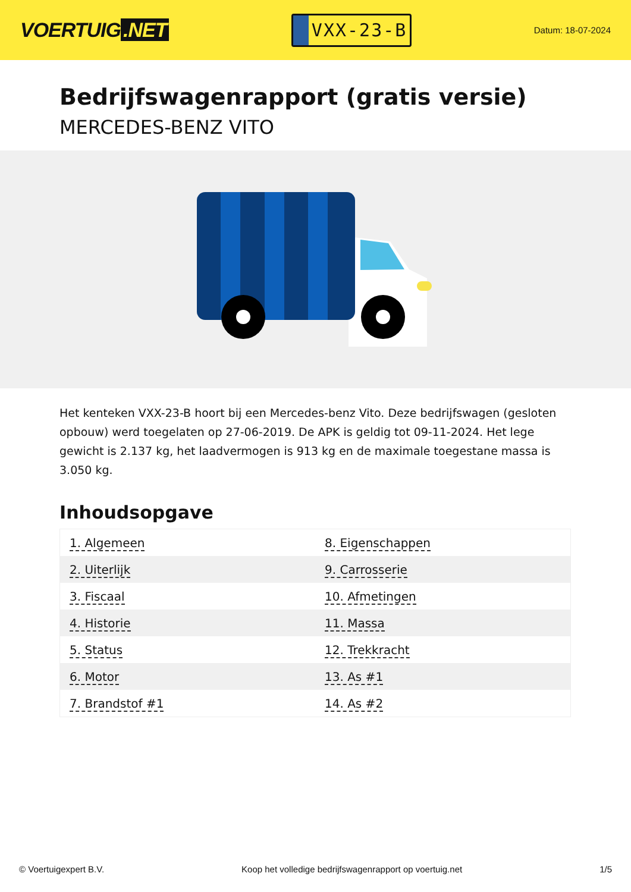VOERTUIG.NET
VXX-23-B
Datum: 18-07-2024
Bedrijfswagenrapport (gratis versie)
MERCEDES-BENZ VITO
Het kenteken VXX-23-B hoort bij een Mercedes-benz Vito. Deze bedrijfswagen (gesloten opbouw) werd toegelaten op 27-06-2019. De APK is geldig tot 09-11-2024. Het lege gewicht is 2.137 kg, het laadvermogen is 913 kg en de maximale toegestane massa is 3.050 kg.
Inhoudsopgave
| 1. Algemeen | 8. Eigenschappen |
| 2. Uiterlijk | 9. Carrosserie |
| 3. Fiscaal | 10. Afmetingen |
| 4. Historie | 11. Massa |
| 5. Status | 12. Trekkracht |
| 6. Motor | 13. As #1 |
| 7. Brandstof #1 | 14. As #2 |
© Voertuigexpert B.V. Koop het volledige bedrijfswagenrapport op voertuig.net 1/5